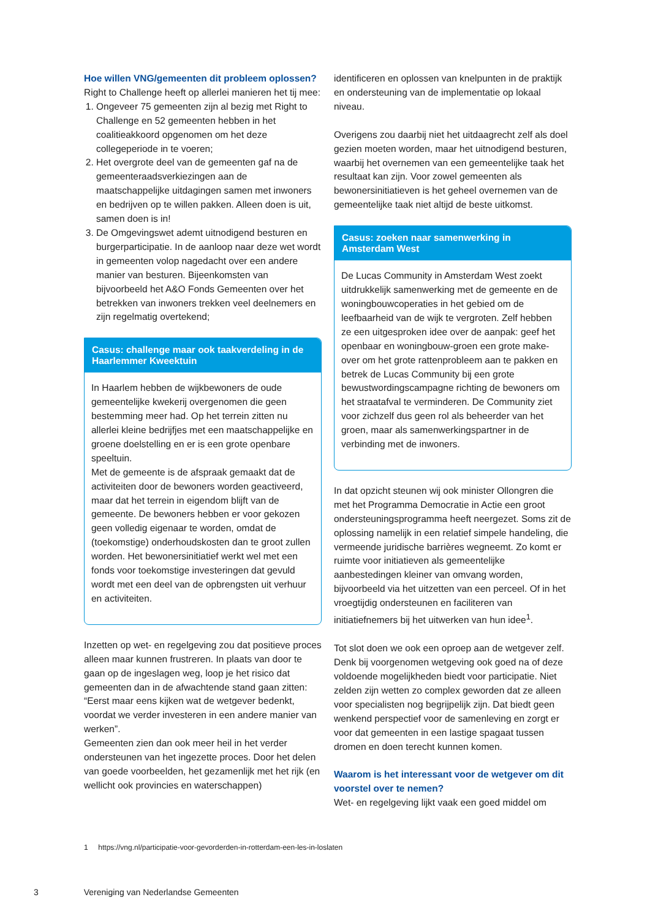Hoe willen VNG/gemeenten dit probleem oplossen?
Right to Challenge heeft op allerlei manieren het tij mee:
1. Ongeveer 75 gemeenten zijn al bezig met Right to Challenge en 52 gemeenten hebben in het coalitieakkoord opgenomen om het deze collegeperiode in te voeren;
2. Het overgrote deel van de gemeenten gaf na de gemeenteraadsverkiezingen aan de maatschappelijke uitdagingen samen met inwoners en bedrijven op te willen pakken. Alleen doen is uit, samen doen is in!
3. De Omgevingswet ademt uitnodigend besturen en burgerparticipatie. In de aanloop naar deze wet wordt in gemeenten volop nagedacht over een andere manier van besturen. Bijeenkomsten van bijvoorbeeld het A&O Fonds Gemeenten over het betrekken van inwoners trekken veel deelnemers en zijn regelmatig overtekend;
Casus: challenge maar ook taakverdeling in de Haarlemmer Kweektuin
In Haarlem hebben de wijkbewoners de oude gemeentelijke kwekerij overgenomen die geen bestemming meer had. Op het terrein zitten nu allerlei kleine bedrijfjes met een maatschappelijke en groene doelstelling en er is een grote openbare speeltuin.
Met de gemeente is de afspraak gemaakt dat de activiteiten door de bewoners worden geactiveerd, maar dat het terrein in eigendom blijft van de gemeente. De bewoners hebben er voor gekozen geen volledig eigenaar te worden, omdat de (toekomstige) onderhoudskosten dan te groot zullen worden. Het bewonersinitiatief werkt wel met een fonds voor toekomstige investeringen dat gevuld wordt met een deel van de opbrengsten uit verhuur en activiteiten.
Inzetten op wet- en regelgeving zou dat positieve proces alleen maar kunnen frustreren. In plaats van door te gaan op de ingeslagen weg, loop je het risico dat gemeenten dan in de afwachtende stand gaan zitten: “Eerst maar eens kijken wat de wetgever bedenkt, voordat we verder investeren in een andere manier van werken”.
Gemeenten zien dan ook meer heil in het verder ondersteunen van het ingezette proces. Door het delen van goede voorbeelden, het gezamenlijk met het rijk (en wellicht ook provincies en waterschappen)
identificeren en oplossen van knelpunten in de praktijk en ondersteuning van de implementatie op lokaal niveau.
Overigens zou daarbij niet het uitdaagrecht zelf als doel gezien moeten worden, maar het uitnodigend besturen, waarbij het overnemen van een gemeentelijke taak het resultaat kan zijn. Voor zowel gemeenten als bewonersinitiatieven is het geheel overnemen van de gemeentelijke taak niet altijd de beste uitkomst.
Casus: zoeken naar samenwerking in Amsterdam West
De Lucas Community in Amsterdam West zoekt uitdrukkelijk samenwerking met de gemeente en de woningbouwcoperaties in het gebied om de leefbaarheid van de wijk te vergroten. Zelf hebben ze een uitgesproken idee over de aanpak: geef het openbaar en woningbouw-groen een grote make-over om het grote rattenprobleem aan te pakken en betrek de Lucas Community bij een grote bewustwordingscampagne richting de bewoners om het straatafval te verminderen. De Community ziet voor zichzelf dus geen rol als beheerder van het groen, maar als samenwerkingspartner in de verbinding met de inwoners.
In dat opzicht steunen wij ook minister Ollongren die met het Programma Democratie in Actie een groot ondersteuningsprogramma heeft neergezet. Soms zit de oplossing namelijk in een relatief simpele handeling, die vermeende juridische barrières wegneemt. Zo komt er ruimte voor initiatieven als gemeentelijke aanbestedingen kleiner van omvang worden, bijvoorbeeld via het uitzetten van een perceel. Of in het vroegtijdig ondersteunen en faciliteren van initiatiefnemers bij het uitwerken van hun idee<sup>1</sup>.
Tot slot doen we ook een oproep aan de wetgever zelf. Denk bij voorgenomen wetgeving ook goed na of deze voldoende mogelijkheden biedt voor participatie. Niet zelden zijn wetten zo complex geworden dat ze alleen voor specialisten nog begrijpelijk zijn. Dat biedt geen wenkend perspectief voor de samenleving en zorgt er voor dat gemeenten in een lastige spagaat tussen dromen en doen terecht kunnen komen.
Waarom is het interessant voor de wetgever om dit voorstel over te nemen?
Wet- en regelgeving lijkt vaak een goed middel om
1 https://vng.nl/participatie-voor-gevorderden-in-rotterdam-een-les-in-loslaten
3 Vereniging van Nederlandse Gemeenten